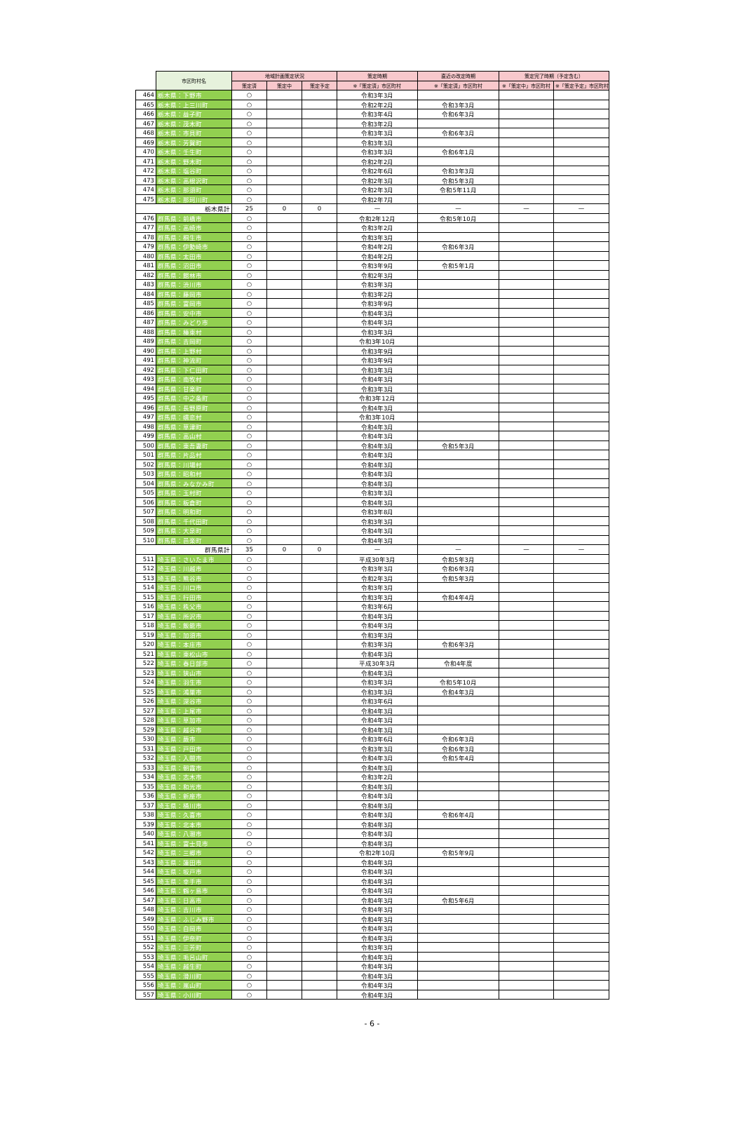| | 市区町村名 | 地域計画策定状況 | | | 策定時期 | 直近の改定時期 | 策定完了時期（予定含む） | |
| | | 策定済 | 策定中 | 策定予定 | ※「策定済」市区町村 | ※「策定済」市区町村 | ※「策定中」市区町村 | ※「策定予定」市区町村 |
| 464 | 栃木県：下野市 | ○ | | | 令和3年3月 | | | |
| 465 | 栃木県：上三川町 | ○ | | | 令和2年2月 | 令和3年3月 | | |
| 466 | 栃木県：益子町 | ○ | | | 令和3年4月 | 令和6年3月 | | |
| 467 | 栃木県：茂木町 | ○ | | | 令和3年2月 | | | |
| 468 | 栃木県：市貝町 | ○ | | | 令和3年3月 | 令和6年3月 | | |
| 469 | 栃木県：芳賀町 | ○ | | | 令和3年3月 | | | |
| 470 | 栃木県：壬生町 | ○ | | | 令和3年3月 | 令和6年1月 | | |
| 471 | 栃木県：野木町 | ○ | | | 令和2年2月 | | | |
| 472 | 栃木県：塩谷町 | ○ | | | 令和2年6月 | 令和3年3月 | | |
| 473 | 栃木県：高根沢町 | ○ | | | 令和2年3月 | 令和5年3月 | | |
| 474 | 栃木県：那須町 | ○ | | | 令和2年3月 | 令和5年11月 | | |
| 475 | 栃木県：那珂川町 | ○ | | | 令和2年7月 | | | |
| | 栃木県計 | 25 | 0 | 0 | — | — | — | — |
| 476 | 群馬県：前橋市 | ○ | | | 令和2年12月 | 令和5年10月 | | |
| 477 | 群馬県：高崎市 | ○ | | | 令和3年2月 | | | |
| 478 | 群馬県：桐生市 | ○ | | | 令和3年3月 | | | |
| 479 | 群馬県：伊勢崎市 | ○ | | | 令和4年2月 | 令和6年3月 | | |
| 480 | 群馬県：太田市 | ○ | | | 令和4年2月 | | | |
| 481 | 群馬県：沼田市 | ○ | | | 令和3年9月 | 令和5年1月 | | |
| 482 | 群馬県：館林市 | ○ | | | 令和2年3月 | | | |
| 483 | 群馬県：渋川市 | ○ | | | 令和3年3月 | | | |
| 484 | 群馬県：藤岡市 | ○ | | | 令和3年2月 | | | |
| 485 | 群馬県：富岡市 | ○ | | | 令和3年9月 | | | |
| 486 | 群馬県：安中市 | ○ | | | 令和4年3月 | | | |
| 487 | 群馬県：みどり市 | ○ | | | 令和4年3月 | | | |
| 488 | 群馬県：榛東村 | ○ | | | 令和3年3月 | | | |
| 489 | 群馬県：吉岡町 | ○ | | | 令和3年10月 | | | |
| 490 | 群馬県：上野村 | ○ | | | 令和3年9月 | | | |
| 491 | 群馬県：神流町 | ○ | | | 令和3年9月 | | | |
| 492 | 群馬県：下仁田町 | ○ | | | 令和3年3月 | | | |
| 493 | 群馬県：南牧村 | ○ | | | 令和4年3月 | | | |
| 494 | 群馬県：甘楽町 | ○ | | | 令和3年3月 | | | |
| 495 | 群馬県：中之条町 | ○ | | | 令和3年12月 | | | |
| 496 | 群馬県：長野原町 | ○ | | | 令和4年3月 | | | |
| 497 | 群馬県：嬬恋村 | ○ | | | 令和3年10月 | | | |
| 498 | 群馬県：草津町 | ○ | | | 令和4年3月 | | | |
| 499 | 群馬県：高山村 | ○ | | | 令和4年3月 | | | |
| 500 | 群馬県：東吾妻町 | ○ | | | 令和4年3月 | 令和5年3月 | | |
| 501 | 群馬県：片品村 | ○ | | | 令和4年3月 | | | |
| 502 | 群馬県：川場村 | ○ | | | 令和4年3月 | | | |
| 503 | 群馬県：昭和村 | ○ | | | 令和4年3月 | | | |
| 504 | 群馬県：みなかみ町 | ○ | | | 令和4年3月 | | | |
| 505 | 群馬県：玉村町 | ○ | | | 令和3年3月 | | | |
| 506 | 群馬県：板倉町 | ○ | | | 令和4年3月 | | | |
| 507 | 群馬県：明和町 | ○ | | | 令和3年8月 | | | |
| 508 | 群馬県：千代田町 | ○ | | | 令和3年3月 | | | |
| 509 | 群馬県：大泉町 | ○ | | | 令和4年3月 | | | |
| 510 | 群馬県：邑楽町 | ○ | | | 令和4年3月 | | | |
| | 群馬県計 | 35 | 0 | 0 | — | — | — | — |
| 511 | 埼玉県：さいたま市 | ○ | | | 平成30年3月 | 令和5年3月 | | |
| 512 | 埼玉県：川越市 | ○ | | | 令和3年3月 | 令和6年3月 | | |
| 513 | 埼玉県：熊谷市 | ○ | | | 令和2年3月 | 令和5年3月 | | |
| 514 | 埼玉県：川口市 | ○ | | | 令和3年3月 | | | |
| 515 | 埼玉県：行田市 | ○ | | | 令和3年3月 | 令和4年4月 | | |
| 516 | 埼玉県：秩父市 | ○ | | | 令和3年6月 | | | |
| 517 | 埼玉県：所沢市 | ○ | | | 令和4年3月 | | | |
| 518 | 埼玉県：飯能市 | ○ | | | 令和4年3月 | | | |
| 519 | 埼玉県：加須市 | ○ | | | 令和3年3月 | | | |
| 520 | 埼玉県：本庄市 | ○ | | | 令和3年3月 | 令和6年3月 | | |
| 521 | 埼玉県：東松山市 | ○ | | | 令和4年3月 | | | |
| 522 | 埼玉県：春日部市 | ○ | | | 平成30年3月 | 令和4年度 | | |
| 523 | 埼玉県：狭山市 | ○ | | | 令和4年3月 | | | |
| 524 | 埼玉県：羽生市 | ○ | | | 令和3年3月 | 令和5年10月 | | |
| 525 | 埼玉県：鴻巣市 | ○ | | | 令和3年3月 | 令和4年3月 | | |
| 526 | 埼玉県：深谷市 | ○ | | | 令和3年6月 | | | |
| 527 | 埼玉県：上尾市 | ○ | | | 令和4年3月 | | | |
| 528 | 埼玉県：草加市 | ○ | | | 令和4年3月 | | | |
| 529 | 埼玉県：越谷市 | ○ | | | 令和4年3月 | | | |
| 530 | 埼玉県：蕨市 | ○ | | | 令和3年6月 | 令和6年3月 | | |
| 531 | 埼玉県：戸田市 | ○ | | | 令和3年3月 | 令和6年3月 | | |
| 532 | 埼玉県：入間市 | ○ | | | 令和4年3月 | 令和5年4月 | | |
| 533 | 埼玉県：朝霞市 | ○ | | | 令和4年3月 | | | |
| 534 | 埼玉県：志木市 | ○ | | | 令和3年2月 | | | |
| 535 | 埼玉県：和光市 | ○ | | | 令和4年3月 | | | |
| 536 | 埼玉県：新座市 | ○ | | | 令和4年3月 | | | |
| 537 | 埼玉県：桶川市 | ○ | | | 令和4年3月 | | | |
| 538 | 埼玉県：久喜市 | ○ | | | 令和4年3月 | 令和6年4月 | | |
| 539 | 埼玉県：北本市 | ○ | | | 令和4年3月 | | | |
| 540 | 埼玉県：八潮市 | ○ | | | 令和4年3月 | | | |
| 541 | 埼玉県：富士見市 | ○ | | | 令和4年3月 | | | |
| 542 | 埼玉県：三郷市 | ○ | | | 令和2年10月 | 令和5年9月 | | |
| 543 | 埼玉県：蓮田市 | ○ | | | 令和4年3月 | | | |
| 544 | 埼玉県：坂戸市 | ○ | | | 令和4年3月 | | | |
| 545 | 埼玉県：幸手市 | ○ | | | 令和4年3月 | | | |
| 546 | 埼玉県：鶴ヶ島市 | ○ | | | 令和4年3月 | | | |
| 547 | 埼玉県：日高市 | ○ | | | 令和4年3月 | 令和5年6月 | | |
| 548 | 埼玉県：吉川市 | ○ | | | 令和4年3月 | | | |
| 549 | 埼玉県：ふじみ野市 | ○ | | | 令和4年3月 | | | |
| 550 | 埼玉県：白岡市 | ○ | | | 令和4年3月 | | | |
| 551 | 埼玉県：伊奈町 | ○ | | | 令和4年3月 | | | |
| 552 | 埼玉県：三芳町 | ○ | | | 令和3年3月 | | | |
| 553 | 埼玉県：毛呂山町 | ○ | | | 令和4年3月 | | | |
| 554 | 埼玉県：越生町 | ○ | | | 令和4年3月 | | | |
| 555 | 埼玉県：滑川町 | ○ | | | 令和4年3月 | | | |
| 556 | 埼玉県：嵐山町 | ○ | | | 令和4年3月 | | | |
| 557 | 埼玉県：小川町 | ○ | | | 令和4年3月 | | | |
- 6 -